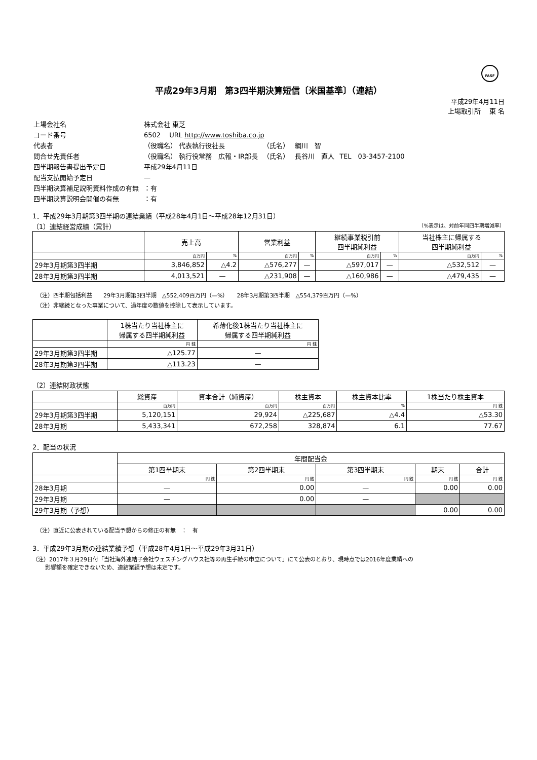FASF
平成29年3月期　第3四半期決算短信〔米国基準〕（連結）
平成29年4月11日
上場取引所　 東 名
| 上場会社名 | 株式会社 東芝 | | |
| コード番号 | 6502 URL http://www.toshiba.co.jp | | |
| 代表者 | （役職名） 代表執行役社長 | （氏名） 綱川 智 | |
| 問合せ先責任者 | （役職名） 執行役常務 広報・IR部長 | （氏名） 長谷川 直人 | TEL 03-3457-2100 |
| 四半期報告書提出予定日 | 平成29年4月11日 | | |
| 配当支払開始予定日 | — | | |
| 四半期決算補足説明資料作成の有無 | ：有 | | |
| 四半期決算説明会開催の有無 | ：有 | | |
1．平成29年3月期第3四半期の連結業績（平成28年4月1日～平成28年12月31日）
（1）連結経営成績（累計） （%表示は、対前年同四半期増減率）
| | 売上高 | | 営業利益 | | 継続事業税引前 四半期純利益 | | 当社株主に帰属する 四半期純利益 | |
| --- | --- | --- | --- | --- | --- | --- | --- | --- |
| | 百万円 | % | 百万円 | % | 百万円 | % | 百万円 | % |
| 29年3月期第3四半期 | 3,846,852 | △4.2 | △576,277 | — | △597,017 | — | △532,512 | — |
| 28年3月期第3四半期 | 4,013,521 | — | △231,908 | — | △160,986 | — | △479,435 | — |
（注）四半期包括利益　　29年3月期第3四半期　△552,409百万円（—%）　　28年3月期第3四半期　△554,379百万円（—%）
（注）非継続となった事業について、過年度の数値を控除して表示しています。
| | 1株当たり当社株主に 帰属する四半期純利益 | 希薄化後1株当たり当社株主に 帰属する四半期純利益 |
| --- | --- | --- |
| | 円 銭 | 円 銭 |
| 29年3月期第3四半期 | △125.77 | — |
| 28年3月期第3四半期 | △113.23 | — |
（2）連結財政状態
| | 総資産 | 資本合計（純資産） | 株主資本 | 株主資本比率 | 1株当たり株主資本 |
| --- | --- | --- | --- | --- | --- |
| | 百万円 | 百万円 | 百万円 | % | 円 銭 |
| 29年3月期第3四半期 | 5,120,151 | 29,924 | △225,687 | △4.4 | △53.30 |
| 28年3月期 | 5,433,341 | 672,258 | 328,874 | 6.1 | 77.67 |
2．配当の状況
| | 年間配当金 | | | | |
| --- | --- | --- | --- | --- | --- |
| | 第1四半期末 | 第2四半期末 | 第3四半期末 | 期末 | 合計 |
| | 円 銭 | 円 銭 | 円 銭 | 円 銭 | 円 銭 |
| 28年3月期 | — | 0.00 | — | 0.00 | 0.00 |
| 29年3月期 | — | 0.00 | — | | |
| 29年3月期（予想） | | | | 0.00 | 0.00 |
（注）直近に公表されている配当予想からの修正の有無　：　有
3．平成29年3月期の連結業績予想（平成28年4月1日～平成29年3月31日）
（注）2017年３月29日付「当社海外連結子会社ウェスチングハウス社等の再生手続の申立について」にて公表のとおり、現時点では2016年度業績への
　　 影響額を確定できないため、連結業績予想は未定です。